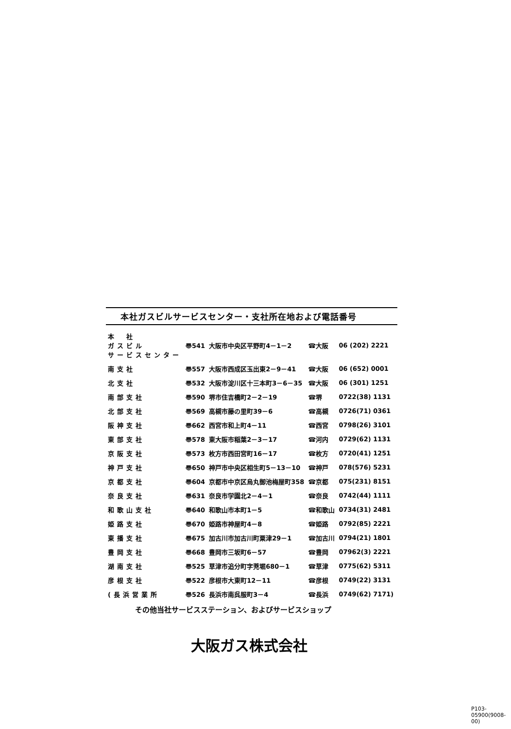本社ガスビルサービスセンター・支社所在地および電話番号
| 本 社 ガスビル サービスセンター | 〠541 | 大阪市中央区平野町4－1－2 | ☎大阪 | 06 (202) 2221 |
| 南支社 | 〠557 | 大阪市西成区玉出東2－9－41 | ☎大阪 | 06 (652) 0001 |
| 北支社 | 〠532 | 大阪市淀川区十三本町3－6－35 | ☎大阪 | 06 (301) 1251 |
| 南部支社 | 〠590 | 堺市住吉橋町2－2－19 | ☎堺 | 0722(38) 1131 |
| 北部支社 | 〠569 | 高槻市藤の里町39－6 | ☎高槻 | 0726(71) 0361 |
| 阪神支社 | 〠662 | 西宮市和上町4－11 | ☎西宮 | 0798(26) 3101 |
| 東部支社 | 〠578 | 東大阪市稲葉2－3－17 | ☎河内 | 0729(62) 1131 |
| 京阪支社 | 〠573 | 枚方市西田宮町16－17 | ☎枚方 | 0720(41) 1251 |
| 神戸支社 | 〠650 | 神戸市中央区相生町5－13－10 | ☎神戸 | 078(576) 5231 |
| 京都支社 | 〠604 | 京都市中京区烏丸御池梅屋町358 | ☎京都 | 075(231) 8151 |
| 奈良支社 | 〠631 | 奈良市学園北2－4－1 | ☎奈良 | 0742(44) 1111 |
| 和歌山支社 | 〠640 | 和歌山市本町1－5 | ☎和歌山 | 0734(31) 2481 |
| 姫路支社 | 〠670 | 姫路市神屋町4－8 | ☎姫路 | 0792(85) 2221 |
| 東播支社 | 〠675 | 加古川市加古川町粟津29－1 | ☎加古川 | 0794(21) 1801 |
| 豊岡支社 | 〠668 | 豊岡市三坂町6－57 | ☎豊岡 | 07962(3) 2221 |
| 湖南支社 | 〠525 | 草津市追分町字茺堀680－1 | ☎草津 | 0775(62) 5311 |
| 彦根支社 | 〠522 | 彦根市大東町12－11 | ☎彦根 | 0749(22) 3131 |
| (長浜営業所 | 〠526 | 長浜市南呉服町3－4 | ☎長浜 | 0749(62) 7171) |
その他当社サービスステーション、およびサービスショップ
大阪ガス株式会社
P103-05900(9008-00)